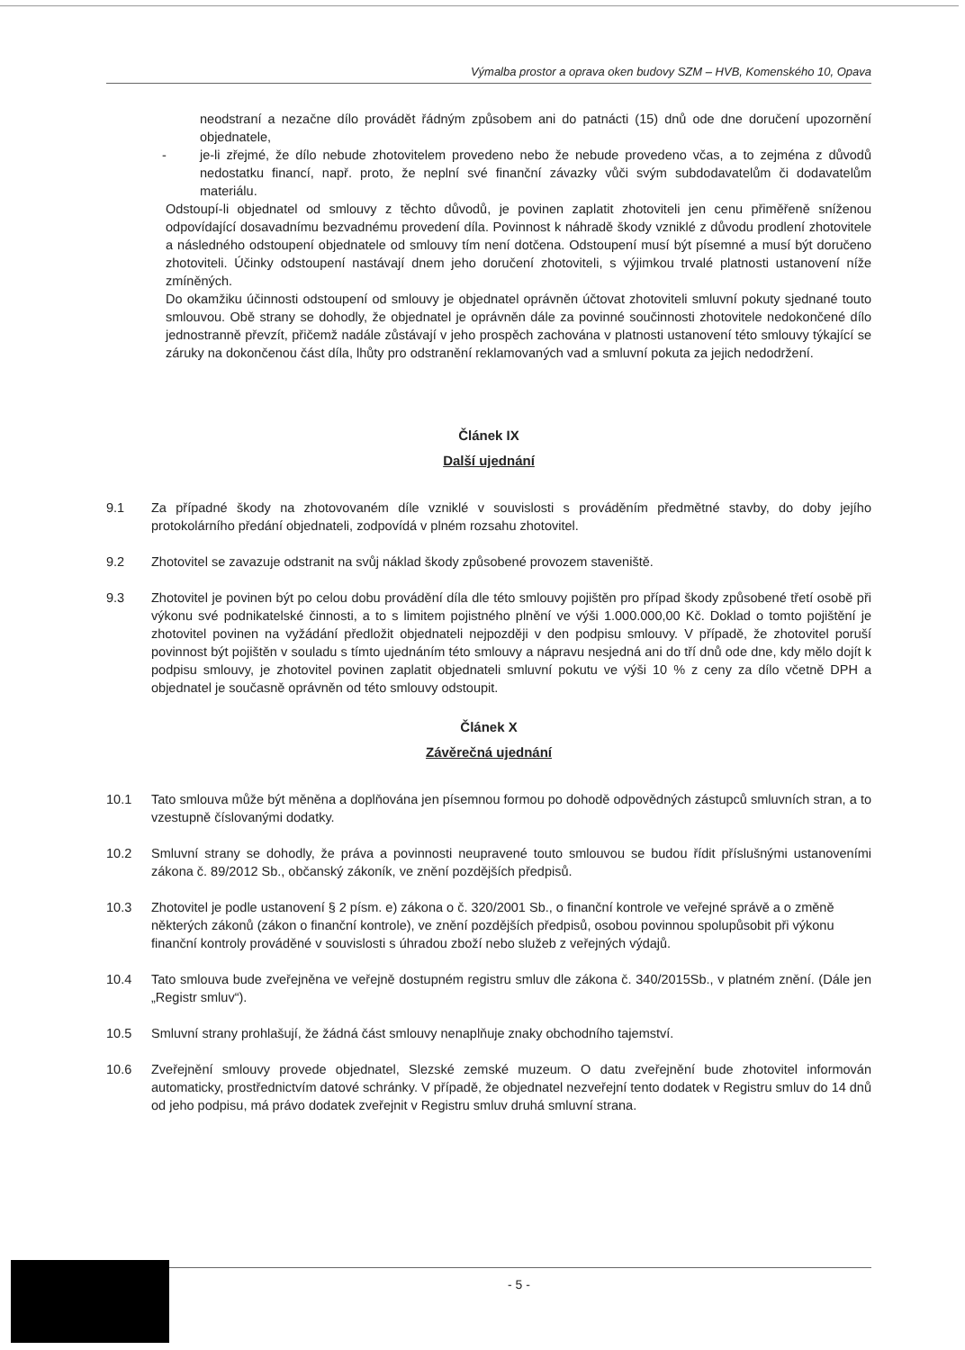Výmalba prostor a oprava oken budovy SZM – HVB, Komenského 10, Opava
neodstraní a nezačne dílo provádět řádným způsobem ani do patnácti (15) dnů ode dne doručení upozornění objednatele,
- je-li zřejmé, že dílo nebude zhotovitelem provedeno nebo že nebude provedeno včas, a to zejména z důvodů nedostatku financí, např. proto, že neplní své finanční závazky vůči svým subdodavatelům či dodavatelům materiálu.
Odstoupí-li objednatel od smlouvy z těchto důvodů, je povinen zaplatit zhotoviteli jen cenu přiměřeně sníženou odpovídající dosavadnímu bezvadnému provedení díla. Povinnost k náhradě škody vzniklé z důvodu prodlení zhotovitele a následného odstoupení objednatele od smlouvy tím není dotčena. Odstoupení musí být písemné a musí být doručeno zhotoviteli. Účinky odstoupení nastávají dnem jeho doručení zhotoviteli, s výjimkou trvalé platnosti ustanovení níže zmíněných.
Do okamžiku účinnosti odstoupení od smlouvy je objednatel oprávněn účtovat zhotoviteli smluvní pokuty sjednané touto smlouvou. Obě strany se dohodly, že objednatel je oprávněn dále za povinné součinnosti zhotovitele nedokončené dílo jednostranně převzít, přičemž nadále zůstávají v jeho prospěch zachována v platnosti ustanovení této smlouvy týkající se záruky na dokončenou část díla, lhůty pro odstranění reklamovaných vad a smluvní pokuta za jejich nedodržení.
Článek IX
Další ujednání
9.1 Za případné škody na zhotovovaném díle vzniklé v souvislosti s prováděním předmětné stavby, do doby jejího protokolárního předání objednateli, zodpovídá v plném rozsahu zhotovitel.
9.2 Zhotovitel se zavazuje odstranit na svůj náklad škody způsobené provozem staveniště.
9.3 Zhotovitel je povinen být po celou dobu provádění díla dle této smlouvy pojištěn pro případ škody způsobené třetí osobě při výkonu své podnikatelské činnosti, a to s limitem pojistného plnění ve výši 1.000.000,00 Kč. Doklad o tomto pojištění je zhotovitel povinen na vyžádání předložit objednateli nejpozději v den podpisu smlouvy. V případě, že zhotovitel poruší povinnost být pojištěn v souladu s tímto ujednáním této smlouvy a nápravu nesjedná ani do tří dnů ode dne, kdy mělo dojít k podpisu smlouvy, je zhotovitel povinen zaplatit objednateli smluvní pokutu ve výši 10 % z ceny za dílo včetně DPH a objednatel je současně oprávněn od této smlouvy odstoupit.
Článek X
Závěrečná ujednání
10.1 Tato smlouva může být měněna a doplňována jen písemnou formou po dohodě odpovědných zástupců smluvních stran, a to vzestupně číslovanými dodatky.
10.2 Smluvní strany se dohodly, že práva a povinnosti neupravené touto smlouvou se budou řídit příslušnými ustanoveními zákona č. 89/2012 Sb., občanský zákoník, ve znění pozdějších předpisů.
10.3 Zhotovitel je podle ustanovení § 2 písm. e) zákona o č. 320/2001 Sb., o finanční kontrole ve veřejné správě a o změně některých zákonů (zákon o finanční kontrole), ve znění pozdějších předpisů, osobou povinnou spolupůsobit při výkonu finanční kontroly prováděné v souvislosti s úhradou zboží nebo služeb z veřejných výdajů.
10.4 Tato smlouva bude zveřejněna ve veřejně dostupném registru smluv dle zákona č. 340/2015Sb., v platném znění. (Dále jen „Registr smluv“).
10.5 Smluvní strany prohlašují, že žádná část smlouvy nenaplňuje znaky obchodního tajemství.
10.6 Zveřejnění smlouvy provede objednatel, Slezské zemské muzeum. O datu zveřejnění bude zhotovitel informován automaticky, prostřednictvím datové schránky. V případě, že objednatel nezveřejní tento dodatek v Registru smluv do 14 dnů od jeho podpisu, má právo dodatek zveřejnit v Registru smluv druhá smluvní strana.
- 5 -